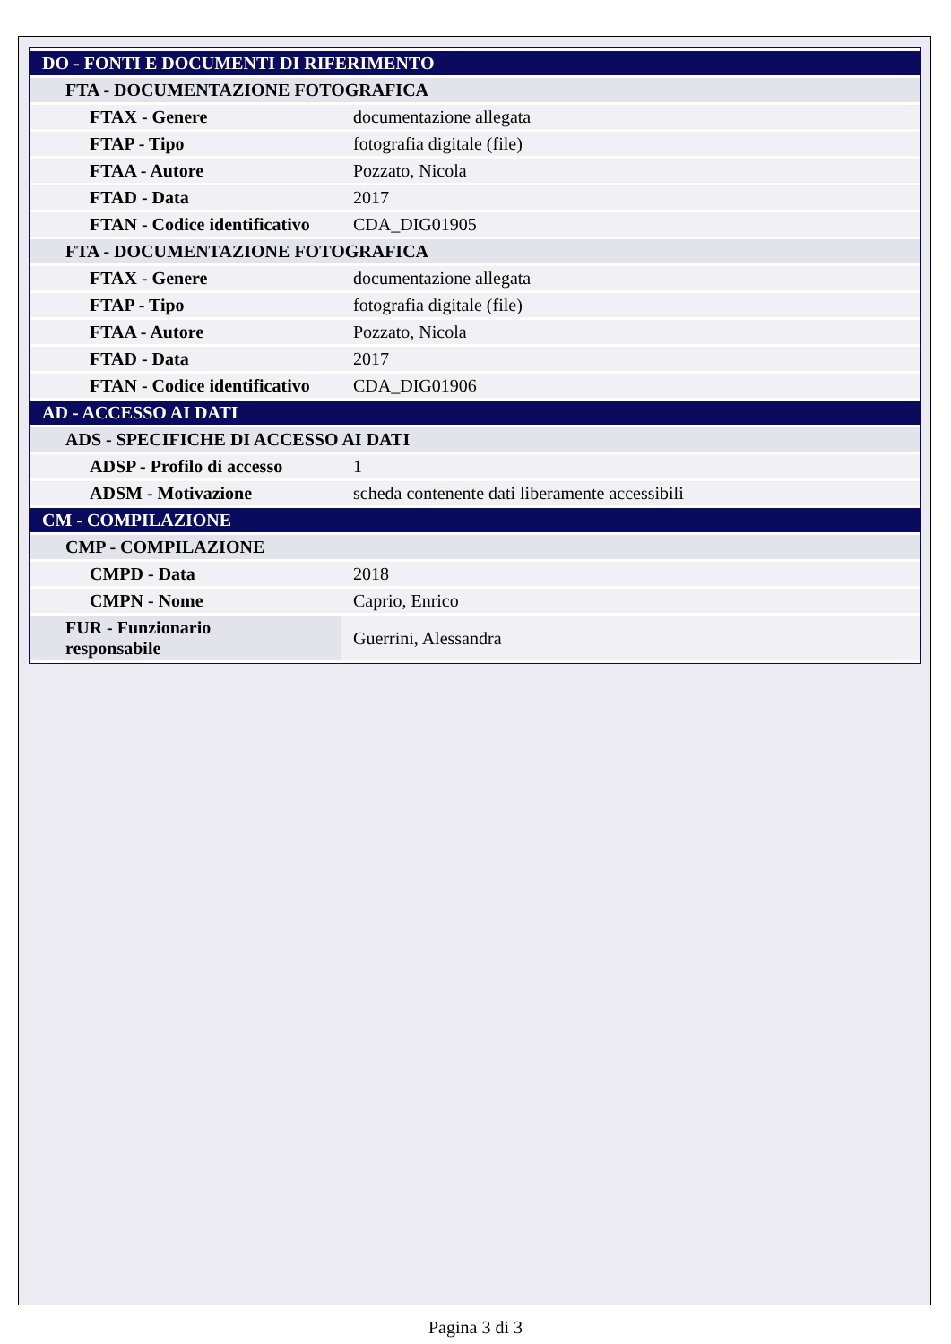| DO - FONTI E DOCUMENTI DI RIFERIMENTO | |
| FTA - DOCUMENTAZIONE FOTOGRAFICA | |
| FTAX - Genere | documentazione allegata |
| FTAP - Tipo | fotografia digitale (file) |
| FTAA - Autore | Pozzato, Nicola |
| FTAD - Data | 2017 |
| FTAN - Codice identificativo | CDA_DIG01905 |
| FTA - DOCUMENTAZIONE FOTOGRAFICA | |
| FTAX - Genere | documentazione allegata |
| FTAP - Tipo | fotografia digitale (file) |
| FTAA - Autore | Pozzato, Nicola |
| FTAD - Data | 2017 |
| FTAN - Codice identificativo | CDA_DIG01906 |
| AD - ACCESSO AI DATI | |
| ADS - SPECIFICHE DI ACCESSO AI DATI | |
| ADSP - Profilo di accesso | 1 |
| ADSM - Motivazione | scheda contenente dati liberamente accessibili |
| CM - COMPILAZIONE | |
| CMP - COMPILAZIONE | |
| CMPD - Data | 2018 |
| CMPN - Nome | Caprio, Enrico |
| FUR - Funzionario responsabile | Guerrini, Alessandra |
Pagina 3 di 3